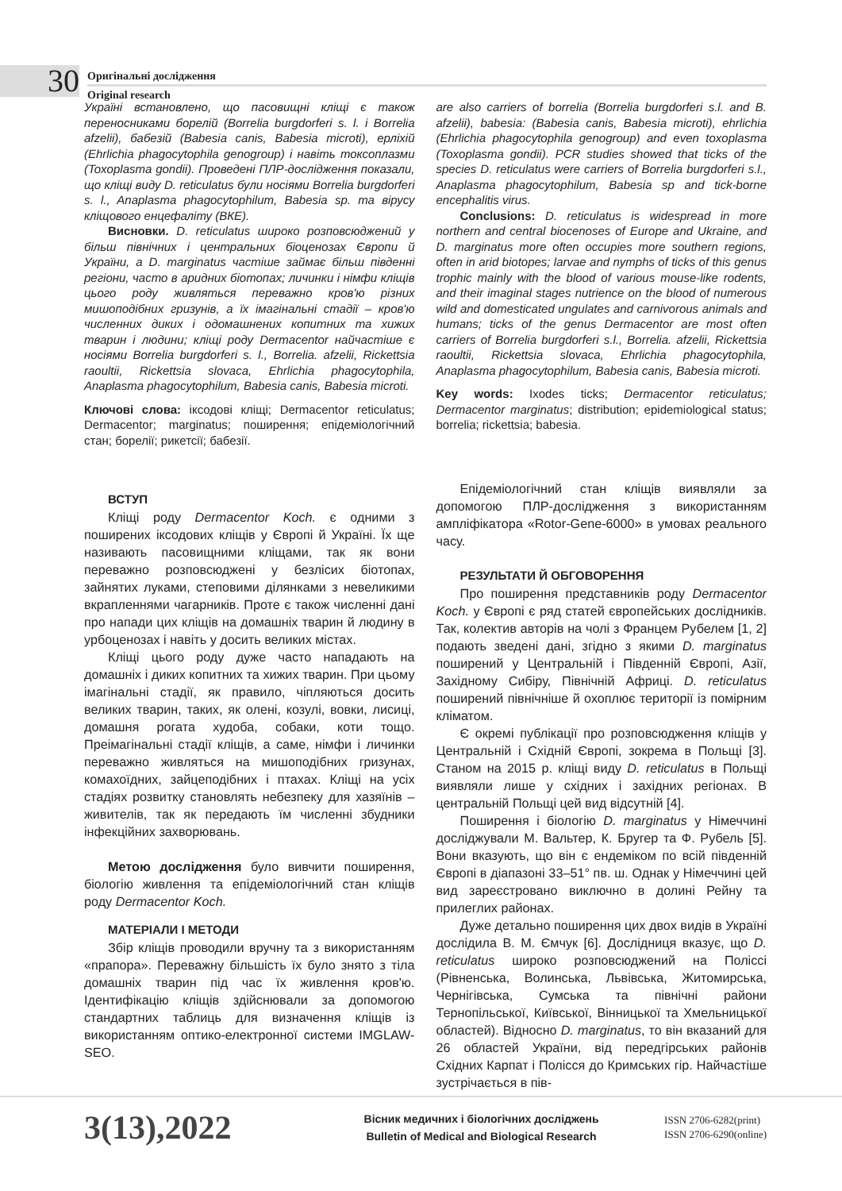30
Оригінальні дослідження
Original research
Україні встановлено, що пасовищні кліщі є також переносниками борелій (Borrelia burgdorferi s. l. і Borrelia afzelii), бабезій (Babesia canis, Babesia microti), ерліхій (Ehrlichia phagocytophila genogroup) і навіть токсоплазми (Toxoplasma gondii). Проведені ПЛР-дослідження показали, що кліщі виду D. reticulatus були носіями Borrelia burgdorferi s. l., Anaplasma phagocytophilum, Babesia sp. та вірусу кліщового енцефаліту (ВКЕ).
Висновки. D. reticulatus широко розповсюджений у більш північних і центральних біоценозах Європи й України, а D. marginatus частіше займає більш південні регіони, часто в аридних біотопах; личинки і німфи кліщів цього роду живляться переважно кров'ю різних мишоподібних гризунів, а їх імагінальні стадії – кров'ю численних диких і одомашнених копитних та хижих тварин і людини; кліщі роду Dermacentor найчастіше є носіями Borrelia burgdorferi s. l., Borrelia. afzelii, Rickettsia raoultii, Rickettsia slovaca, Ehrlichia phagocytophila, Anaplasma phagocytophilum, Babesia canis, Babesia microti.
Ключові слова: іксодові кліщі; Dermacentor reticulatus; Dermacentor; marginatus; поширення; епідеміологічний стан; борелії; рикетсії; бабезії.
are also carriers of borrelia (Borrelia burgdorferi s.l. and B. afzelii), babesia: (Babesia canis, Babesia microti), ehrlichia (Ehrlichia phagocytophila genogroup) and even toxoplasma (Toxoplasma gondii). PCR studies showed that ticks of the species D. reticulatus were carriers of Borrelia burgdorferi s.l., Anaplasma phagocytophilum, Babesia sp and tick-borne encephalitis virus.
Conclusions: D. reticulatus is widespread in more northern and central biocenoses of Europe and Ukraine, and D. marginatus more often occupies more southern regions, often in arid biotopes; larvae and nymphs of ticks of this genus trophic mainly with the blood of various mouse-like rodents, and their imaginal stages nutrience on the blood of numerous wild and domesticated ungulates and carnivorous animals and humans; ticks of the genus Dermacentor are most often carriers of Borrelia burgdorferi s.l., Borrelia. afzelii, Rickettsia raoultii, Rickettsia slovaca, Ehrlichia phagocytophila, Anaplasma phagocytophilum, Babesia canis, Babesia microti.
Key words: Ixodes ticks; Dermacentor reticulatus; Dermacentor marginatus; distribution; epidemiological status; borrelia; rickettsia; babesia.
ВСТУП
Кліщі роду Dermacentor Koch. є одними з поширених іксодових кліщів у Європі й Україні. Їх ще називають пасовищними кліщами, так як вони переважно розповсюджені у безлісих біотопах, зайнятих луками, степовими ділянками з невеликими вкрапленнями чагарників. Проте є також численні дані про напади цих кліщів на домашніх тварин й людину в урбоценозах і навіть у досить великих містах.
Кліщі цього роду дуже часто нападають на домашніх і диких копитних та хижих тварин. При цьому імагінальні стадії, як правило, чіпляються досить великих тварин, таких, як олені, козулі, вовки, лисиці, домашня рогата худоба, собаки, коти тощо. Преімагінальні стадії кліщів, а саме, німфи і личинки переважно живляться на мишоподібних гризунах, комахоїдних, зайцеподібних і птахах. Кліщі на усіх стадіях розвитку становлять небезпеку для хазяїнів – живителів, так як передають їм численні збудники інфекційних захворювань.
Метою дослідження було вивчити поширення, біологію живлення та епідеміологічний стан кліщів роду Dermacentor Koch.
МАТЕРІАЛИ І МЕТОДИ
Збір кліщів проводили вручну та з використанням «прапора». Переважну більшість їх було знято з тіла домашніх тварин під час їх живлення кров'ю. Ідентифікацію кліщів здійснювали за допомогою стандартних таблиць для визначення кліщів із використанням оптико-електронної системи IMGLAW-SEO.
Епідеміологічний стан кліщів виявляли за допомогою ПЛР-дослідження з використанням ампліфікатора «Rotor-Gene-6000» в умовах реального часу.
РЕЗУЛЬТАТИ Й ОБГОВОРЕННЯ
Про поширення представників роду Dermacentor Koch. у Європі є ряд статей європейських дослідників. Так, колектив авторів на чолі з Францем Рубелем [1, 2] подають зведені дані, згідно з якими D. marginatus поширений у Центральній і Південній Європі, Азії, Західному Сибіру, Північній Африці. D. reticulatus поширений північніше й охоплює території із помірним кліматом.
Є окремі публікації про розповсюдження кліщів у Центральній і Східній Європі, зокрема в Польщі [3]. Станом на 2015 р. кліщі виду D. reticulatus в Польщі виявляли лише у східних і західних регіонах. В центральній Польщі цей вид відсутній [4].
Поширення і біологію D. marginatus у Німеччині досліджували М. Вальтер, К. Бругер та Ф. Рубель [5]. Вони вказують, що він є ендеміком по всій південній Європі в діапазоні 33–51° пв. ш. Однак у Німеччині цей вид зареєстровано виключно в долині Рейну та прилеглих районах.
Дуже детально поширення цих двох видів в Україні дослідила В. М. Ємчук [6]. Дослідниця вказує, що D. reticulatus широко розповсюджений на Поліссі (Рівненська, Волинська, Львівська, Житомирська, Чернігівська, Сумська та північні райони Тернопільської, Київської, Вінницької та Хмельницької областей). Відносно D. marginatus, то він вказаний для 26 областей України, від передгірських районів Східних Карпат і Полісся до Кримських гір. Найчастіше зустрічається в пів-
3(13),2022
Вісник медичних і біологічних досліджень
Bulletin of Medical and Biological Research
ISSN 2706-6282(print)
ISSN 2706-6290(online)